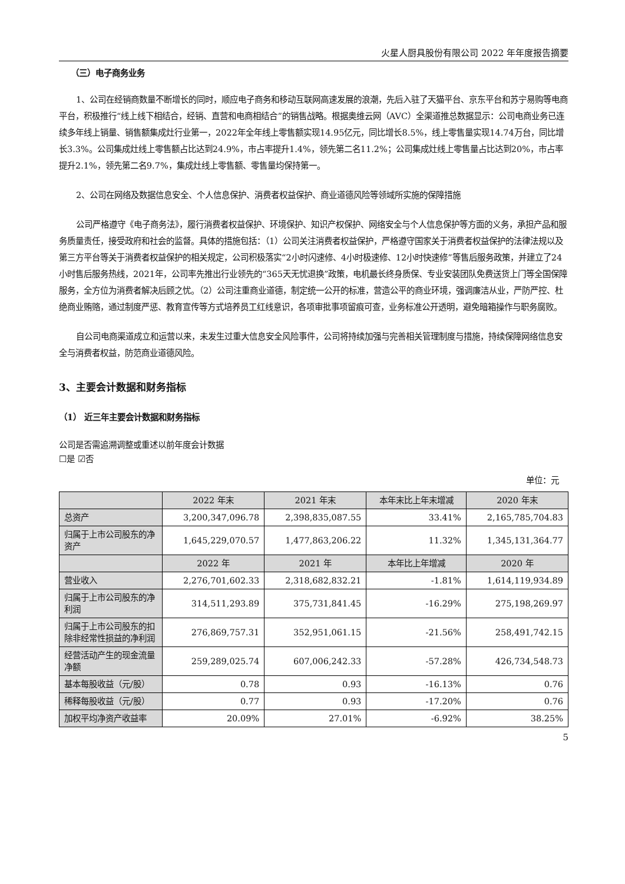火星人厨具股份有限公司 2022 年年度报告摘要
（三）电子商务业务
1、公司在经销商数量不断增长的同时，顺应电子商务和移动互联网高速发展的浪潮，先后入驻了天猫平台、京东平台和苏宁易购等电商平台，积极推行“线上线下相结合，经销、直营和电商相结合”的销售战略。根据奥维云网（AVC）全渠道推总数据显示：公司电商业务已连续多年线上销量、销售额集成灶行业第一，2022年全年线上零售额实现14.95亿元，同比增长8.5%，线上零售量实现14.74万台，同比增长3.3%。公司集成灶线上零售额占比达到24.9%，市占率提升1.4%，领先第二名11.2%；公司集成灶线上零售量占比达到20%，市占率提升2.1%，领先第二名9.7%，集成灶线上零售额、零售量均保持第一。
2、公司在网络及数据信息安全、个人信息保护、消费者权益保护、商业道德风险等领域所实施的保障措施
公司严格遵守《电子商务法》，履行消费者权益保护、环境保护、知识产权保护、网络安全与个人信息保护等方面的义务，承担产品和服务质量责任，接受政府和社会的监督。具体的措施包括：（1）公司关注消费者权益保护，严格遵守国家关于消费者权益保护的法律法规以及第三方平台等关于消费者权益保护的相关规定，公司积极落实“2小时闪速修、4小时极速修、12小时快速修”等售后服务政策，并建立了24小时售后服务热线，2021年，公司率先推出行业领先的“365天无忧退换”政策，电机最长终身质保、专业安装团队免费送货上门等全国保障服务，全方位为消费者解决后顾之忧。（2）公司注重商业道德，制定统一公开的标准，营造公平的商业环境，强调廉洁从业，严防严控、杜绝商业贿赂，通过制度严惩、教育宣传等方式培养员工红线意识，各项审批事项留痕可查，业务标准公开透明，避免暗箱操作与职务腐败。
自公司电商渠道成立和运营以来，未发生过重大信息安全风险事件，公司将持续加强与完善相关管理制度与措施，持续保障网络信息安全与消费者权益，防范商业道德风险。
3、主要会计数据和财务指标
（1） 近三年主要会计数据和财务指标
公司是否需追溯调整或重述以前年度会计数据
☐是 ☑否
单位：元
| | 2022 年末 | 2021 年末 | 本年末比上年末增减 | 2020 年末 |
| --- | --- | --- | --- | --- |
| 总资产 | 3,200,347,096.78 | 2,398,835,087.55 | 33.41% | 2,165,785,704.83 |
| 归属于上市公司股东的净资产 | 1,645,229,070.57 | 1,477,863,206.22 | 11.32% | 1,345,131,364.77 |
| | 2022 年 | 2021 年 | 本年比上年增减 | 2020 年 |
| 营业收入 | 2,276,701,602.33 | 2,318,682,832.21 | -1.81% | 1,614,119,934.89 |
| 归属于上市公司股东的净利润 | 314,511,293.89 | 375,731,841.45 | -16.29% | 275,198,269.97 |
| 归属于上市公司股东的扣除非经常性损益的净利润 | 276,869,757.31 | 352,951,061.15 | -21.56% | 258,491,742.15 |
| 经营活动产生的现金流量净额 | 259,289,025.74 | 607,006,242.33 | -57.28% | 426,734,548.73 |
| 基本每股收益（元/股） | 0.78 | 0.93 | -16.13% | 0.76 |
| 稀释每股收益（元/股） | 0.77 | 0.93 | -17.20% | 0.76 |
| 加权平均净资产收益率 | 20.09% | 27.01% | -6.92% | 38.25% |
5